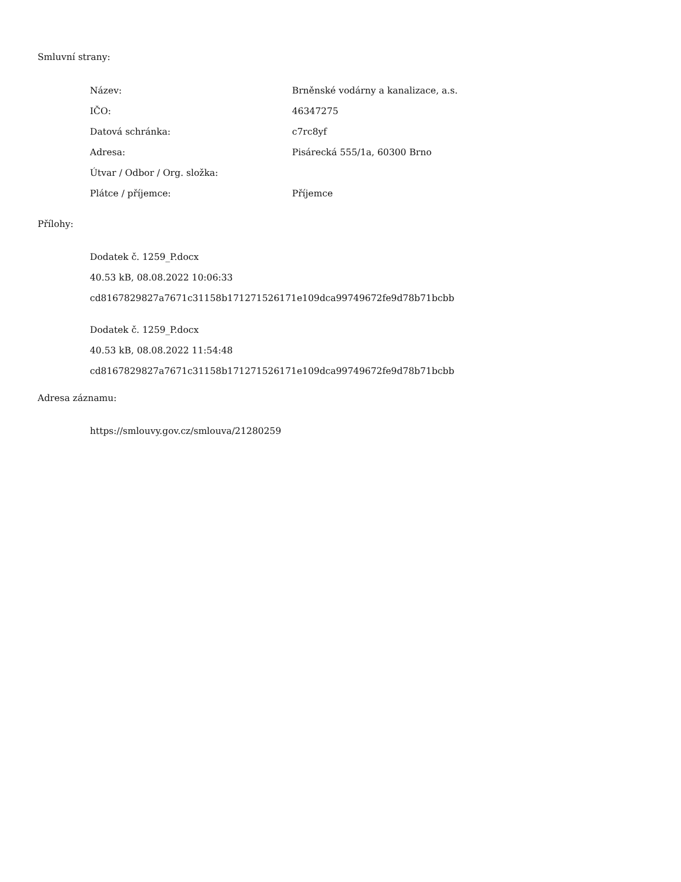Smluvní strany:
| Název: | Brněnské vodárny a kanalizace, a.s. |
| IČO: | 46347275 |
| Datová schránka: | c7rc8yf |
| Adresa: | Pisárecká 555/1a, 60300 Brno |
| Útvar / Odbor / Org. složka: | |
| Plátce / příjemce: | Příjemce |
Přílohy:
Dodatek č. 1259_P.docx
40.53 kB, 08.08.2022 10:06:33
cd8167829827a7671c31158b171271526171e109dca99749672fe9d78b71bcbb
Dodatek č. 1259_P.docx
40.53 kB, 08.08.2022 11:54:48
cd8167829827a7671c31158b171271526171e109dca99749672fe9d78b71bcbb
Adresa záznamu:
https://smlouvy.gov.cz/smlouva/21280259